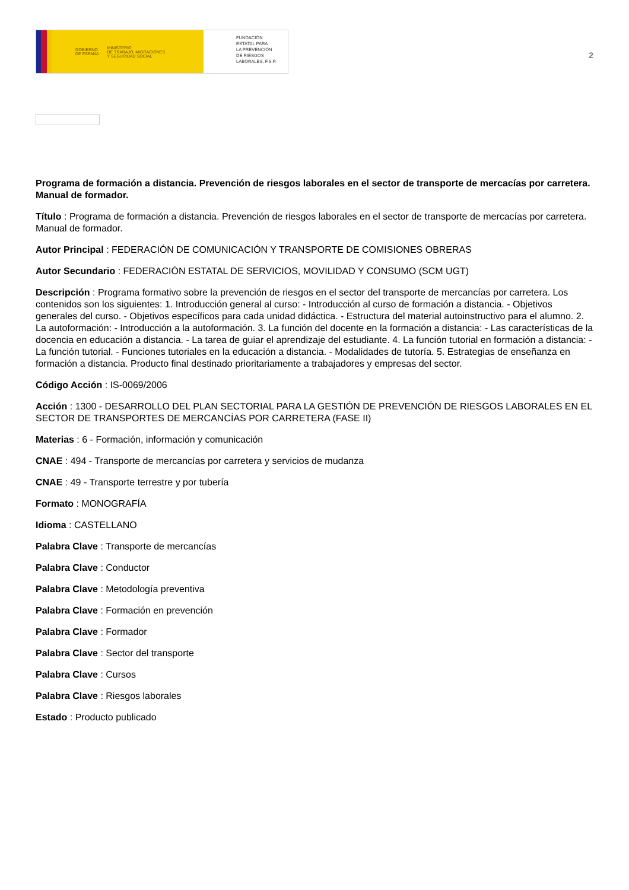GOBIERNO
DE ESPAÑA MINISTERIO
DE TRABAJO, MIGRACIONES
Y SEGURIDAD SOCIAL
FUNDACIÓN
ESTATAL PARA
LA PREVENCIÓN
DE RIESGOS
LABORALES, F.S.P.
2
Programa de formación a distancia. Prevención de riesgos laborales en el sector de transporte de mercacías por carretera. Manual de formador.
Título : Programa de formación a distancia. Prevención de riesgos laborales en el sector de transporte de mercacías por carretera. Manual de formador.
Autor Principal : FEDERACIÓN DE COMUNICACIÓN Y TRANSPORTE DE COMISIONES OBRERAS
Autor Secundario : FEDERACIÓN ESTATAL DE SERVICIOS, MOVILIDAD Y CONSUMO (SCM UGT)
Descripción : Programa formativo sobre la prevención de riesgos en el sector del transporte de mercancías por carretera. Los contenidos son los siguientes: 1. Introducción general al curso: - Introducción al curso de formación a distancia. - Objetivos generales del curso. - Objetivos específicos para cada unidad didáctica. - Estructura del material autoinstructivo para el alumno. 2. La autoformación: - Introducción a la autoformación. 3. La función del docente en la formación a distancia: - Las características de la docencia en educación a distancia. - La tarea de guiar el aprendizaje del estudiante. 4. La función tutorial en formación a distancia: - La función tutorial. - Funciones tutoriales en la educación a distancia. - Modalidades de tutoría. 5. Estrategias de enseñanza en formación a distancia. Producto final destinado prioritariamente a trabajadores y empresas del sector.
Código Acción : IS-0069/2006
Acción : 1300 - DESARROLLO DEL PLAN SECTORIAL PARA LA GESTIÓN DE PREVENCIÓN DE RIESGOS LABORALES EN EL SECTOR DE TRANSPORTES DE MERCANCÍAS POR CARRETERA (FASE II)
Materias : 6 - Formación, información y comunicación
CNAE : 494 - Transporte de mercancías por carretera y servicios de mudanza
CNAE : 49 - Transporte terrestre y por tubería
Formato : MONOGRAFÍA
Idioma : CASTELLANO
Palabra Clave : Transporte de mercancías
Palabra Clave : Conductor
Palabra Clave : Metodología preventiva
Palabra Clave : Formación en prevención
Palabra Clave : Formador
Palabra Clave : Sector del transporte
Palabra Clave : Cursos
Palabra Clave : Riesgos laborales
Estado : Producto publicado